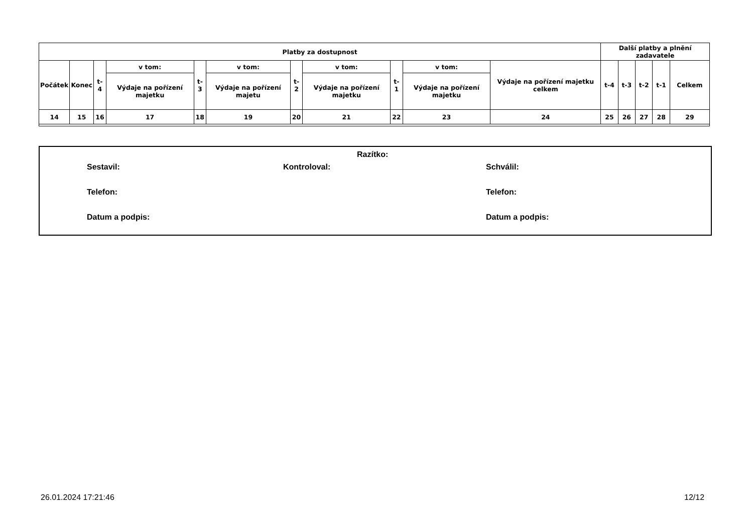| Platby za dostupnost | | | | | | | | | | | Další platby a plnění zadavatele | | | | |
| --- | --- | --- | --- | --- | --- | --- | --- | --- | --- | --- | --- | --- | --- | --- | --- |
| Počátek | Konec | t-4 | v tom: | t-3 | v tom: | t-2 | v tom: | t-1 | v tom: | Výdaje na pořízení majetku celkem | t-4 | t-3 | t-2 | t-1 | Celkem |
| | | | Výdaje na pořízení majetku | | Výdaje na pořízení majetu | | Výdaje na pořízení majetku | | Výdaje na pořízení majetku | | | | | | |
| 14 | 15 | 16 | 17 | 18 | 19 | 20 | 21 | 22 | 23 | 24 | 25 | 26 | 27 | 28 | 29 |
Razítko:
Sestavil: Kontroloval: Schválil:
Telefon: Telefon:
Datum a podpis: Datum a podpis:
26.01.2024 17:21:46 12/12